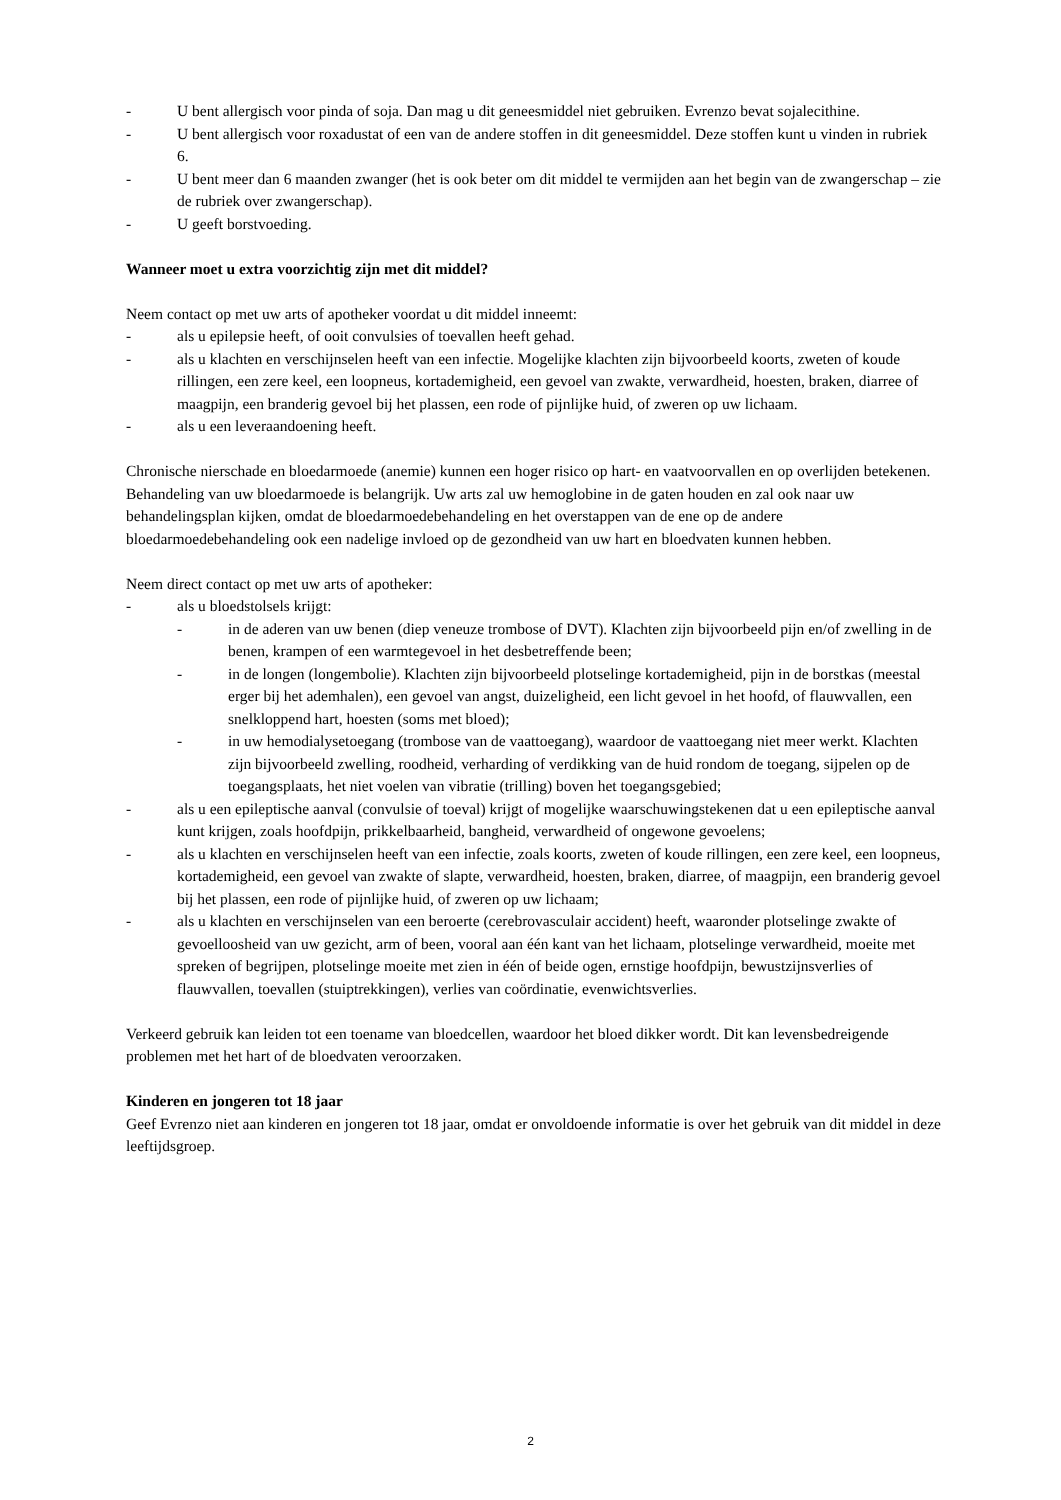- U bent allergisch voor pinda of soja. Dan mag u dit geneesmiddel niet gebruiken. Evrenzo bevat sojalecithine.
- U bent allergisch voor roxadustat of een van de andere stoffen in dit geneesmiddel. Deze stoffen kunt u vinden in rubriek 6.
- U bent meer dan 6 maanden zwanger (het is ook beter om dit middel te vermijden aan het begin van de zwangerschap – zie de rubriek over zwangerschap).
- U geeft borstvoeding.
Wanneer moet u extra voorzichtig zijn met dit middel?
Neem contact op met uw arts of apotheker voordat u dit middel inneemt:
- als u epilepsie heeft, of ooit convulsies of toevallen heeft gehad.
- als u klachten en verschijnselen heeft van een infectie. Mogelijke klachten zijn bijvoorbeeld koorts, zweten of koude rillingen, een zere keel, een loopneus, kortademigheid, een gevoel van zwakte, verwardheid, hoesten, braken, diarree of maagpijn, een branderig gevoel bij het plassen, een rode of pijnlijke huid, of zweren op uw lichaam.
- als u een leveraandoening heeft.
Chronische nierschade en bloedarmoede (anemie) kunnen een hoger risico op hart- en vaatvoorvallen en op overlijden betekenen. Behandeling van uw bloedarmoede is belangrijk. Uw arts zal uw hemoglobine in de gaten houden en zal ook naar uw behandelingsplan kijken, omdat de bloedarmoedebehandeling en het overstappen van de ene op de andere bloedarmoedebehandeling ook een nadelige invloed op de gezondheid van uw hart en bloedvaten kunnen hebben.
Neem direct contact op met uw arts of apotheker:
- als u bloedstolsels krijgt:
- in de aderen van uw benen (diep veneuze trombose of DVT). Klachten zijn bijvoorbeeld pijn en/of zwelling in de benen, krampen of een warmtegevoel in het desbetreffende been;
- in de longen (longembolie). Klachten zijn bijvoorbeeld plotselinge kortademigheid, pijn in de borstkas (meestal erger bij het ademhalen), een gevoel van angst, duizeligheid, een licht gevoel in het hoofd, of flauwvallen, een snelkloppend hart, hoesten (soms met bloed);
- in uw hemodialysetoegang (trombose van de vaattoegang), waardoor de vaattoegang niet meer werkt. Klachten zijn bijvoorbeeld zwelling, roodheid, verharding of verdikking van de huid rondom de toegang, sijpelen op de toegangsplaats, het niet voelen van vibratie (trilling) boven het toegangsgebied;
- als u een epileptische aanval (convulsie of toeval) krijgt of mogelijke waarschuwingstekenen dat u een epileptische aanval kunt krijgen, zoals hoofdpijn, prikkelbaarheid, bangheid, verwardheid of ongewone gevoelens;
- als u klachten en verschijnselen heeft van een infectie, zoals koorts, zweten of koude rillingen, een zere keel, een loopneus, kortademigheid, een gevoel van zwakte of slapte, verwardheid, hoesten, braken, diarree, of maagpijn, een branderig gevoel bij het plassen, een rode of pijnlijke huid, of zweren op uw lichaam;
- als u klachten en verschijnselen van een beroerte (cerebrovasculair accident) heeft, waaronder plotselinge zwakte of gevoelloosheid van uw gezicht, arm of been, vooral aan één kant van het lichaam, plotselinge verwardheid, moeite met spreken of begrijpen, plotselinge moeite met zien in één of beide ogen, ernstige hoofdpijn, bewustzijnsverlies of flauwvallen, toevallen (stuiptrekkingen), verlies van coördinatie, evenwichtsverlies.
Verkeerd gebruik kan leiden tot een toename van bloedcellen, waardoor het bloed dikker wordt. Dit kan levensbedreigende problemen met het hart of de bloedvaten veroorzaken.
Kinderen en jongeren tot 18 jaar
Geef Evrenzo niet aan kinderen en jongeren tot 18 jaar, omdat er onvoldoende informatie is over het gebruik van dit middel in deze leeftijdsgroep.
2